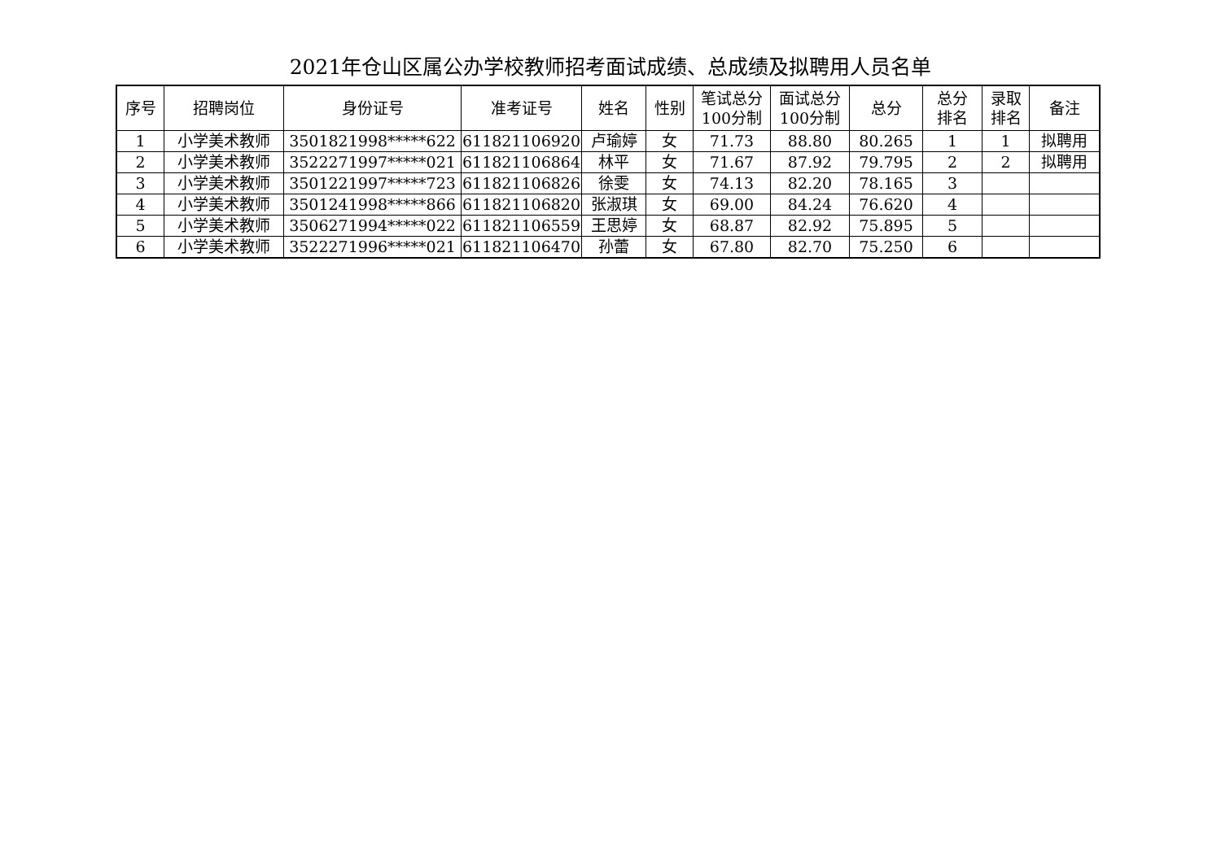2021年仓山区属公办学校教师招考面试成绩、总成绩及拟聘用人员名单
| 序号 | 招聘岗位 | 身份证号 | 准考证号 | 姓名 | 性别 | 笔试总分 100分制 | 面试总分 100分制 | 总分 | 总分 排名 | 录取 排名 | 备注 |
| --- | --- | --- | --- | --- | --- | --- | --- | --- | --- | --- | --- |
| 1 | 小学美术教师 | 3501821998*****622 | 611821106920 | 卢瑜婷 | 女 | 71.73 | 88.80 | 80.265 | 1 | 1 | 拟聘用 |
| 2 | 小学美术教师 | 3522271997*****021 | 611821106864 | 林平 | 女 | 71.67 | 87.92 | 79.795 | 2 | 2 | 拟聘用 |
| 3 | 小学美术教师 | 3501221997*****723 | 611821106826 | 徐雯 | 女 | 74.13 | 82.20 | 78.165 | 3 | | |
| 4 | 小学美术教师 | 3501241998*****866 | 611821106820 | 张淑琪 | 女 | 69.00 | 84.24 | 76.620 | 4 | | |
| 5 | 小学美术教师 | 3506271994*****022 | 611821106559 | 王思婷 | 女 | 68.87 | 82.92 | 75.895 | 5 | | |
| 6 | 小学美术教师 | 3522271996*****021 | 611821106470 | 孙蕾 | 女 | 67.80 | 82.70 | 75.250 | 6 | | |